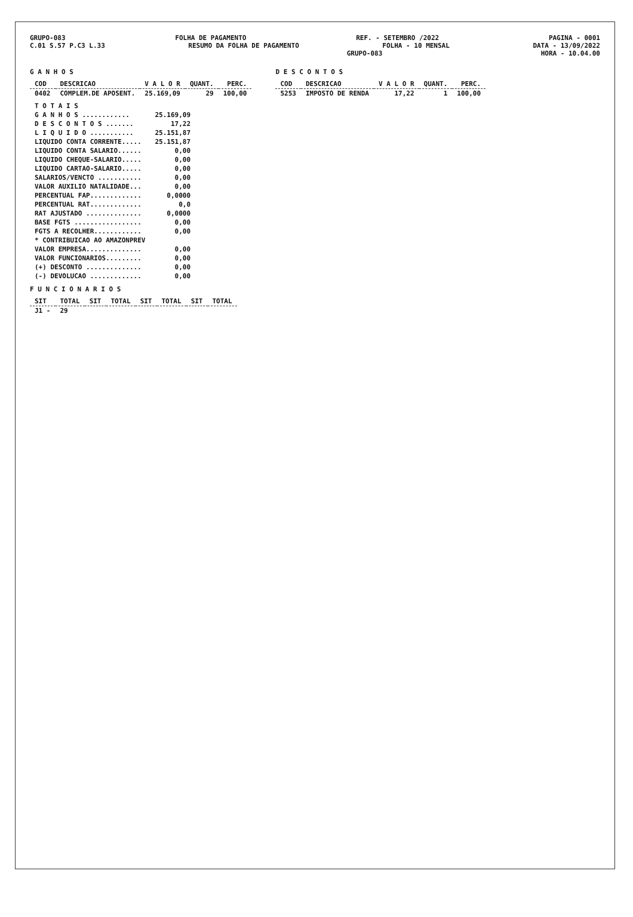GRUPO-083 FOLHA DE PAGAMENTO REF. - SETEMBRO /2022 PAGINA - 0001
C.01 S.57 P.C3 L.33 RESUMO DA FOLHA DE PAGAMENTO FOLHA - 10 MENSAL DATA - 13/09/2022
GRUPO-083 HORA - 10.04.00
G A N H O S
| COD | DESCRICAO | V A L O R | QUANT. | PERC. |
| --- | --- | --- | --- | --- |
| 0402 | COMPLEM.DE APOSENT. | 25.169,09 | 29 | 100,00 |
| T O T A I S | |
| G A N H O S ............ | 25.169,09 |
| D E S C O N T O S ....... | 17,22 |
| L I Q U I D O ........... | 25.151,87 |
| LIQUIDO CONTA CORRENTE..... | 25.151,87 |
| LIQUIDO CONTA SALARIO...... | 0,00 |
| LIQUIDO CHEQUE-SALARIO..... | 0,00 |
| LIQUIDO CARTAO-SALARIO..... | 0,00 |
| SALARIOS/VENCTO ........... | 0,00 |
| VALOR AUXILIO NATALIDADE... | 0,00 |
| PERCENTUAL FAP............. | 0,0000 |
| PERCENTUAL RAT............. | 0,0 |
| RAT AJUSTADO .............. | 0,0000 |
| BASE FGTS ................. | 0,00 |
| FGTS A RECOLHER............ | 0,00 |
| * CONTRIBUICAO AO AMAZONPREV | |
| VALOR EMPRESA.............. | 0,00 |
| VALOR FUNCIONARIOS......... | 0,00 |
| (+) DESCONTO .............. | 0,00 |
| (-) DEVOLUCAO ............. | 0,00 |
F U N C I O N A R I O S
| SIT | TOTAL | SIT | TOTAL | SIT | TOTAL | SIT | TOTAL |
| --- | --- | --- | --- | --- | --- | --- | --- |
| J1 - | 29 | | | | | | |
D E S C O N T O S
| COD | DESCRICAO | V A L O R | QUANT. | PERC. |
| --- | --- | --- | --- | --- |
| 5253 | IMPOSTO DE RENDA | 17,22 | 1 | 100,00 |